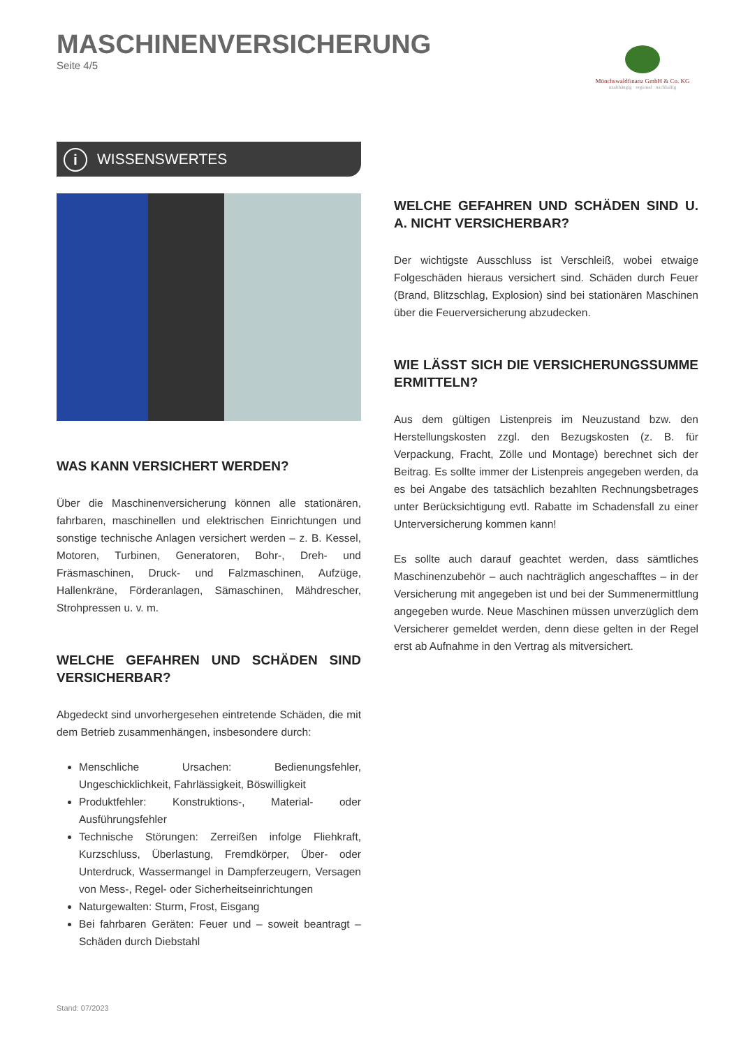MASCHINENVERSICHERUNG
Seite 4/5
Mönchswaldfinanz GmbH & Co. KG
unabhängig · regional · nachhaltig
i WISSENSWERTES
WAS KANN VERSICHERT WERDEN?
Über die Maschinenversicherung können alle stationären, fahrbaren, maschinellen und elektrischen Einrichtungen und sonstige technische Anlagen versichert werden – z. B. Kessel, Motoren, Turbinen, Generatoren, Bohr-, Dreh- und Fräsmaschinen, Druck- und Falzmaschinen, Aufzüge, Hallenkräne, Förderanlagen, Sämaschinen, Mähdrescher, Strohpressen u. v. m.
WELCHE GEFAHREN UND SCHÄDEN SIND VERSICHERBAR?
Abgedeckt sind unvorhergesehen eintretende Schäden, die mit dem Betrieb zusammenhängen, insbesondere durch:
Menschliche Ursachen: Bedienungsfehler, Ungeschicklichkeit, Fahrlässigkeit, Böswilligkeit
Produktfehler: Konstruktions-, Material- oder Ausführungsfehler
Technische Störungen: Zerreißen infolge Fliehkraft, Kurzschluss, Überlastung, Fremdkörper, Über- oder Unterdruck, Wassermangel in Dampferzeugern, Versagen von Mess-, Regel- oder Sicherheitseinrichtungen
Naturgewalten: Sturm, Frost, Eisgang
Bei fahrbaren Geräten: Feuer und – soweit beantragt – Schäden durch Diebstahl
WELCHE GEFAHREN UND SCHÄDEN SIND U. A. NICHT VERSICHERBAR?
Der wichtigste Ausschluss ist Verschleiß, wobei etwaige Folgeschäden hieraus versichert sind. Schäden durch Feuer (Brand, Blitzschlag, Explosion) sind bei stationären Maschinen über die Feuerversicherung abzudecken.
WIE LÄSST SICH DIE VERSICHERUNGSSUMME ERMITTELN?
Aus dem gültigen Listenpreis im Neuzustand bzw. den Herstellungskosten zzgl. den Bezugskosten (z. B. für Verpackung, Fracht, Zölle und Montage) berechnet sich der Beitrag. Es sollte immer der Listenpreis angegeben werden, da es bei Angabe des tatsächlich bezahlten Rechnungsbetrages unter Berücksichtigung evtl. Rabatte im Schadensfall zu einer Unterversicherung kommen kann!
Es sollte auch darauf geachtet werden, dass sämtliches Maschinenzubehör – auch nachträglich angeschafftes – in der Versicherung mit angegeben ist und bei der Summenermittlung angegeben wurde. Neue Maschinen müssen unverzüglich dem Versicherer gemeldet werden, denn diese gelten in der Regel erst ab Aufnahme in den Vertrag als mitversichert.
Stand: 07/2023